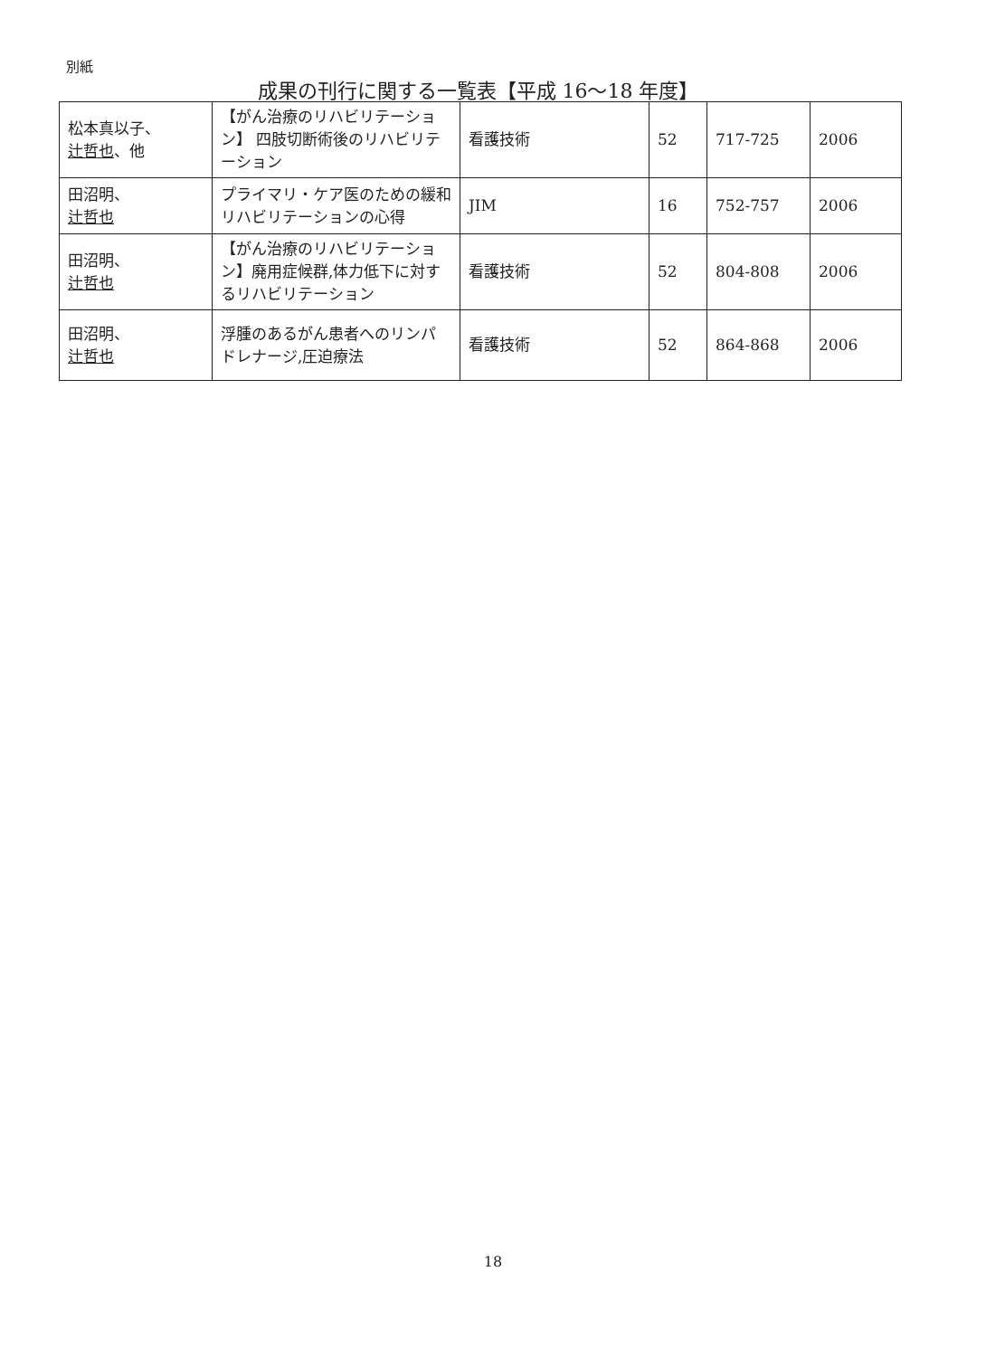別紙
成果の刊行に関する一覧表【平成 16〜18 年度】
| 松本真以子、 辻哲也 、他 | 【がん治療のリハビリテーション】 四肢切断術後のリハビリテーション | 看護技術 | 52 | 717-725 | 2006 |
| 田沼明、 辻哲也 | プライマリ・ケア医のための緩和リハビリテーションの心得 | JIM | 16 | 752-757 | 2006 |
| 田沼明、 辻哲也 | 【がん治療のリハビリテーション】廃用症候群,体力低下に対するリハビリテーション | 看護技術 | 52 | 804-808 | 2006 |
| 田沼明、 辻哲也 | 浮腫のあるがん患者へのリンパドレナージ,圧迫療法 | 看護技術 | 52 | 864-868 | 2006 |
18